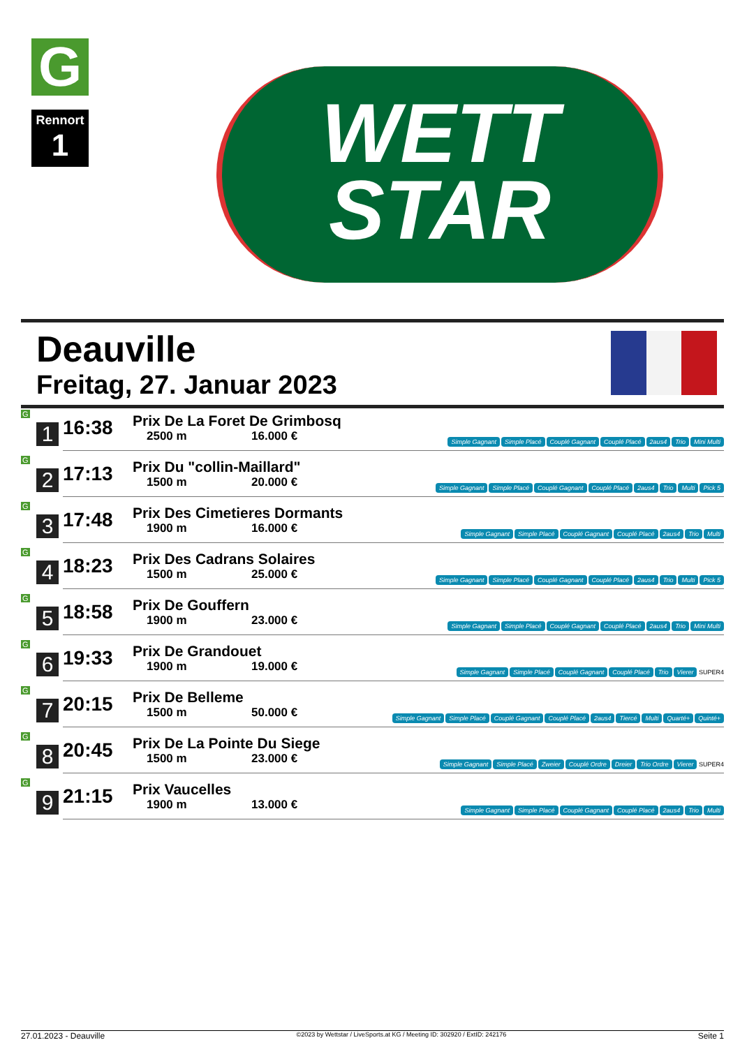G
Rennort
1
WETT
STAR
Deauville
Freitag, 27. Januar 2023
| G 1 | 16:38 | Prix De La Foret De Grimbosq 2500 m 16.000 € | Simple Gagnant Simple Placé Couplé Gagnant Couplé Placé 2aus4 Trio Mini Multi |
| G 2 | 17:13 | Prix Du "collin-Maillard" 1500 m 20.000 € | Simple Gagnant Simple Placé Couplé Gagnant Couplé Placé 2aus4 Trio Multi Pick 5 |
| G 3 | 17:48 | Prix Des Cimetieres Dormants 1900 m 16.000 € | Simple Gagnant Simple Placé Couplé Gagnant Couplé Placé 2aus4 Trio Multi |
| G 4 | 18:23 | Prix Des Cadrans Solaires 1500 m 25.000 € | Simple Gagnant Simple Placé Couplé Gagnant Couplé Placé 2aus4 Trio Multi Pick 5 |
| G 5 | 18:58 | Prix De Gouffern 1900 m 23.000 € | Simple Gagnant Simple Placé Couplé Gagnant Couplé Placé 2aus4 Trio Mini Multi |
| G 6 | 19:33 | Prix De Grandouet 1900 m 19.000 € | Simple Gagnant Simple Placé Couplé Gagnant Couplé Placé Trio Vierer SUPER4 |
| G 7 | 20:15 | Prix De Belleme 1500 m 50.000 € | Simple Gagnant Simple Placé Couplé Gagnant Couplé Placé 2aus4 Tiercé Multi Quarté+ Quinté+ |
| G 8 | 20:45 | Prix De La Pointe Du Siege 1500 m 23.000 € | Simple Gagnant Simple Placé Zweier Couplé Ordre Dreier Trio Ordre Vierer SUPER4 |
| G 9 | 21:15 | Prix Vaucelles 1900 m 13.000 € | Simple Gagnant Simple Placé Couplé Gagnant Couplé Placé 2aus4 Trio Multi |
27.01.2023 - Deauville ©2023 by Wettstar / LiveSports.at KG / Meeting ID: 302920 / ExtID: 242176 Seite 1